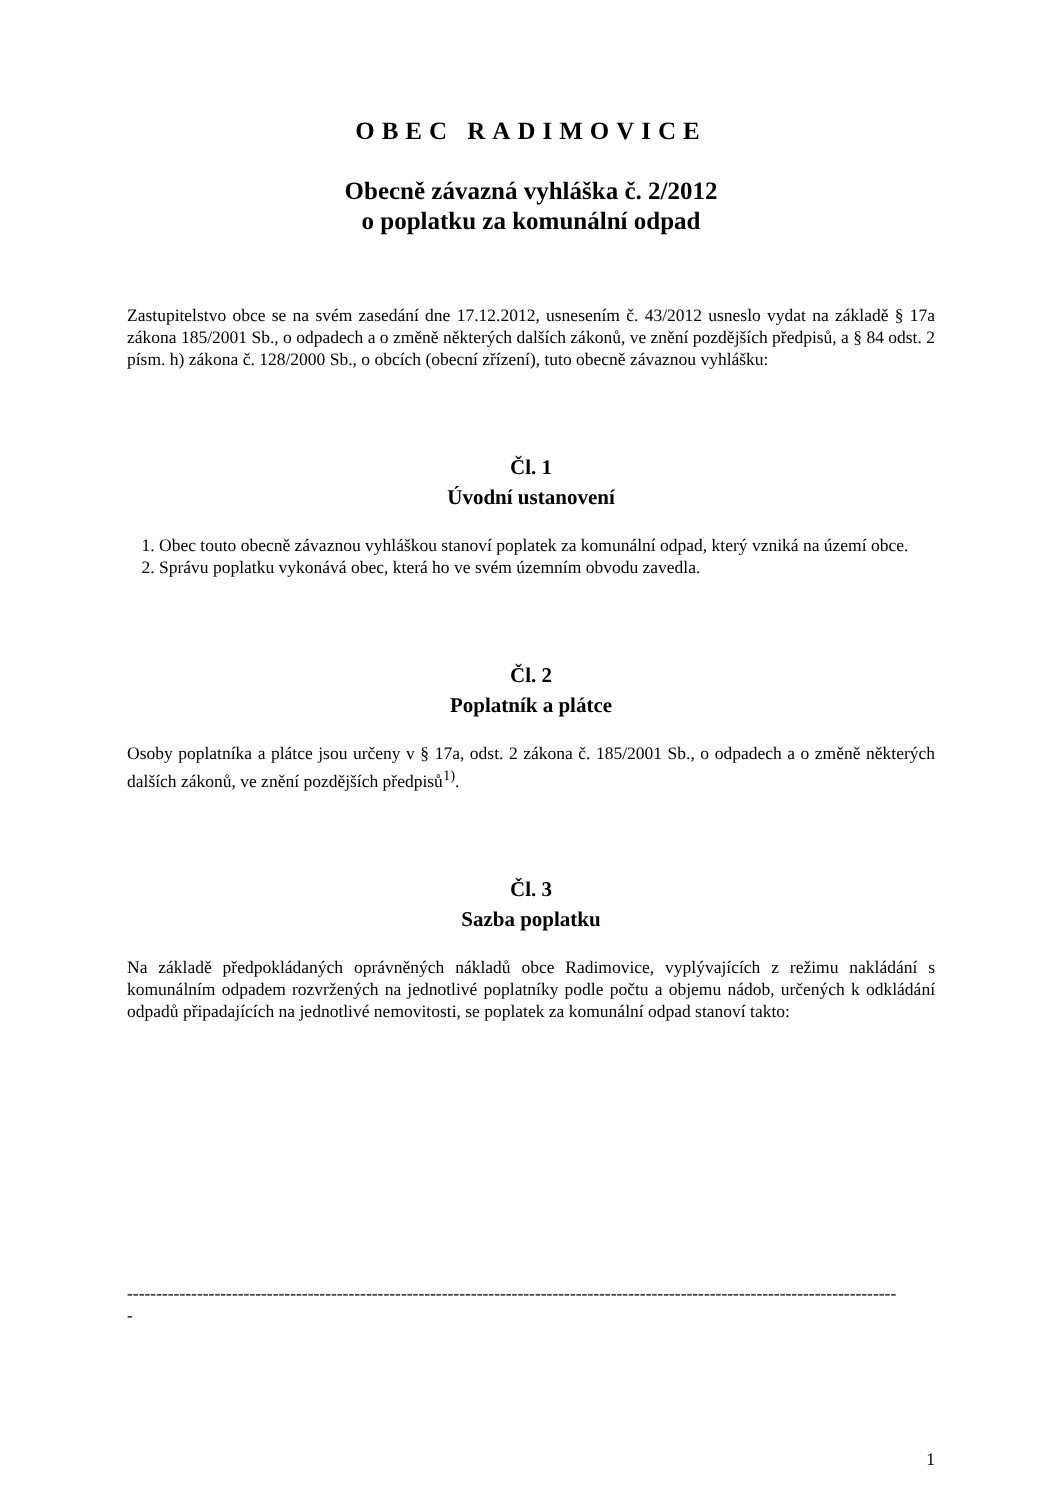OBEC RADIMOVICE
Obecně závazná vyhláška č. 2/2012
o poplatku za komunální odpad
Zastupitelstvo obce se na svém zasedání dne 17.12.2012, usnesením č. 43/2012 usneslo vydat na základě § 17a zákona 185/2001 Sb., o odpadech a o změně některých dalších zákonů, ve znění pozdějších předpisů, a § 84 odst. 2 písm. h) zákona č. 128/2000 Sb., o obcích (obecní zřízení), tuto obecně závaznou vyhlášku:
Čl. 1
Úvodní ustanovení
1. Obec touto obecně závaznou vyhláškou stanoví poplatek za komunální odpad, který vzniká na území obce.
2. Správu poplatku vykonává obec, která ho ve svém územním obvodu zavedla.
Čl. 2
Poplatník a plátce
Osoby poplatníka a plátce jsou určeny v § 17a, odst. 2 zákona č. 185/2001 Sb., o odpadech a o změně některých dalších zákonů, ve znění pozdějších předpisů<sup>1)</sup>.
Čl. 3
Sazba poplatku
Na základě předpokládaných oprávněných nákladů obce Radimovice, vyplývajících z režimu nakládání s komunálním odpadem rozvržených na jednotlivé poplatníky podle počtu a objemu nádob, určených k odkládání odpadů připadajících na jednotlivé nemovitosti, se poplatek za komunální odpad stanoví takto:
------------------------------------------------------------------------------------------------------------------------------------
-
1